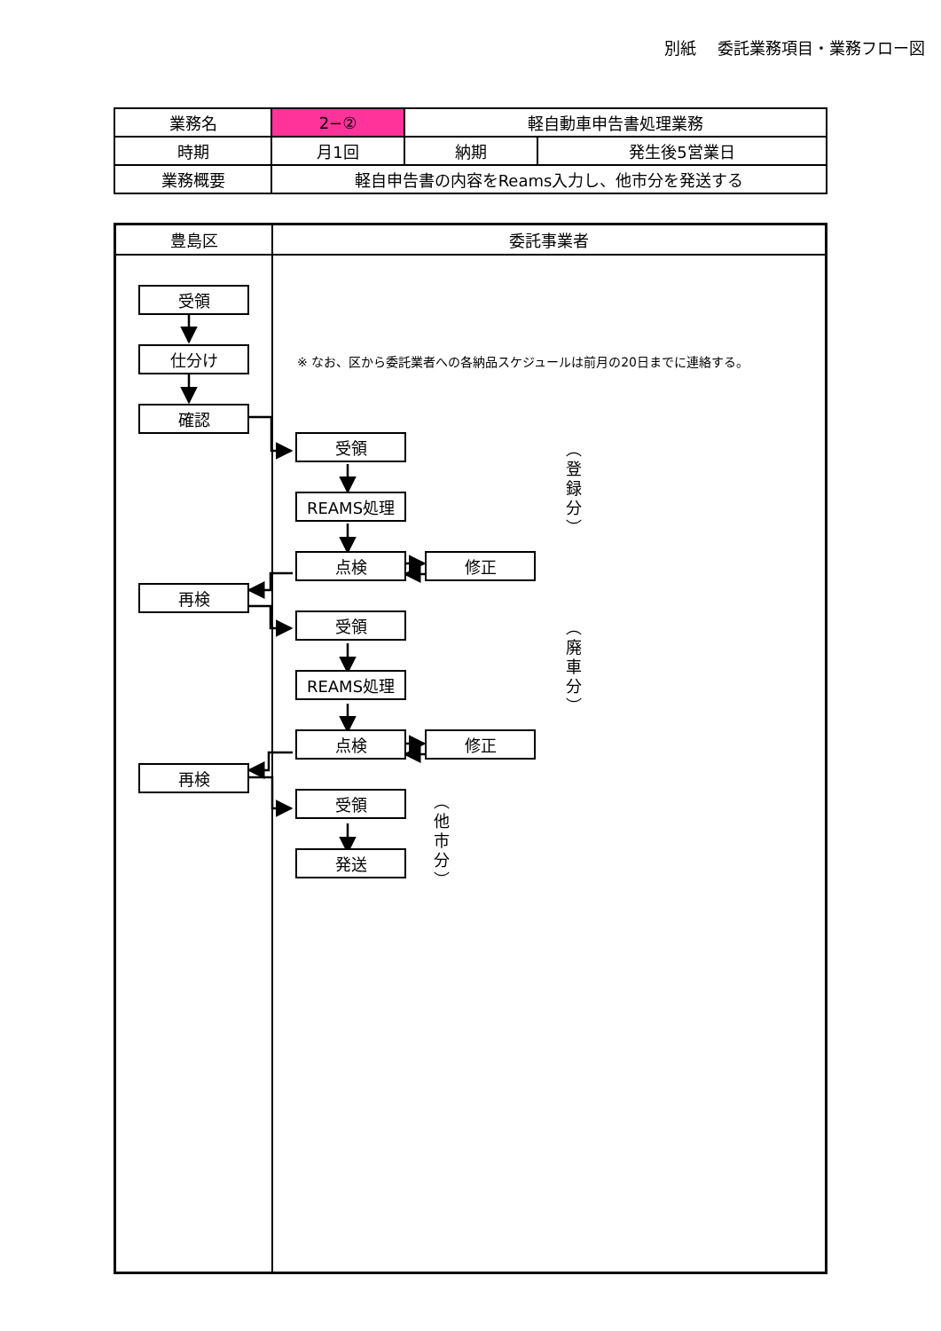別紙　 委託業務項目・業務フロー図
| 業務名 | 2−② | 軽自動車申告書処理業務 | |
| 時期 | 月1回 | 納期 | 発生後5営業日 |
| 業務概要 | 軽自申告書の内容をReams入力し、他市分を発送する | | |
豊島区 委託事業者
受領
仕分け
確認
再検
再検
※ なお、区から委託業者への各納品スケジュールは前月の20日までに連絡する。
受領
REAMS処理
点検 修正
（登録分）
受領
REAMS処理
点検 修正
（廃車分）
受領
発送
（他市分）